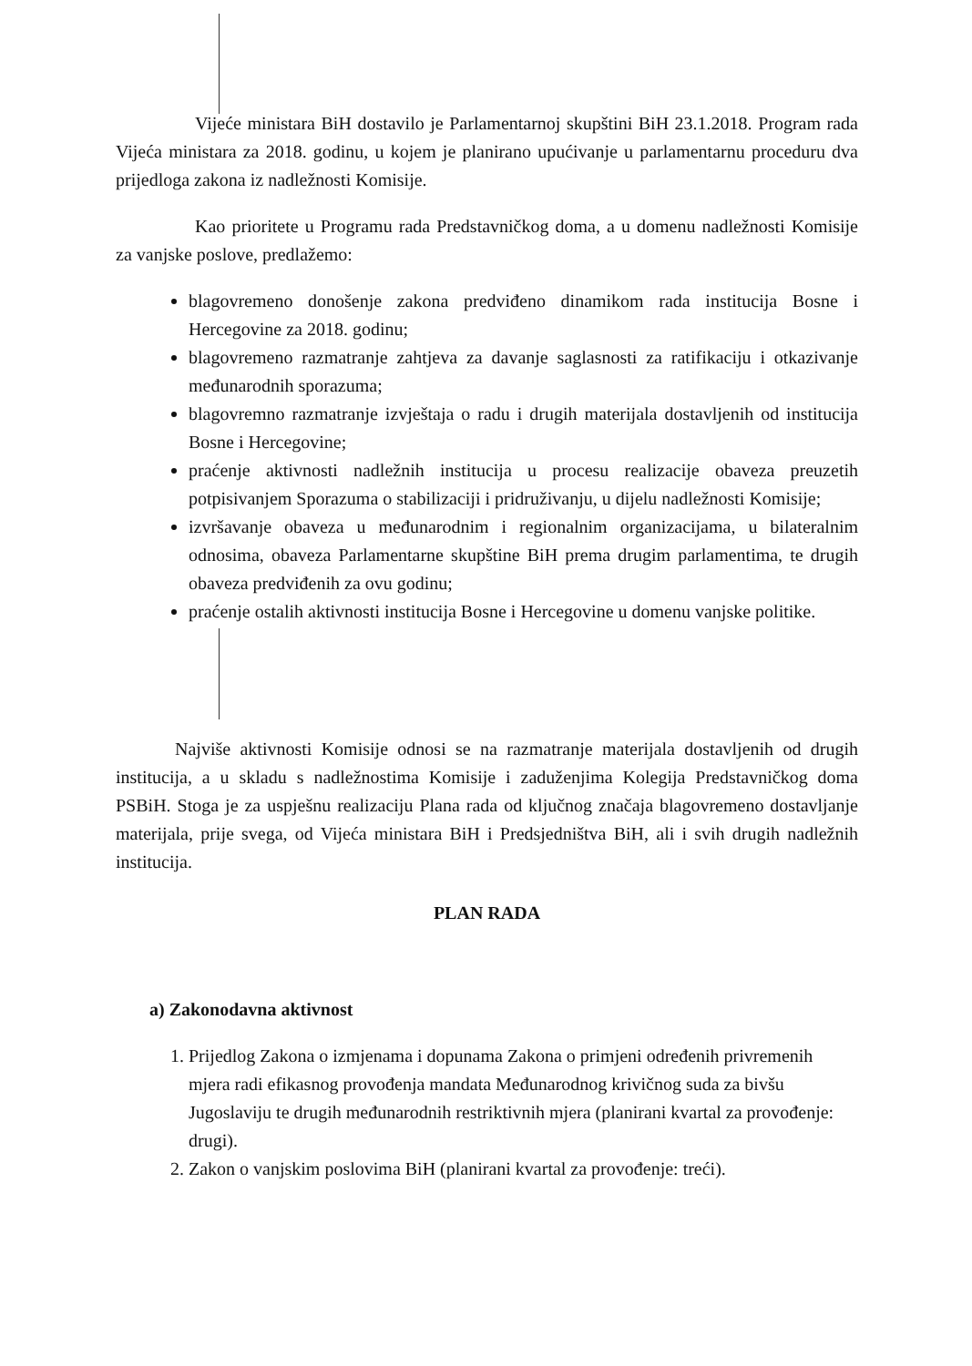Vijeće ministara BiH dostavilo je Parlamentarnoj skupštini BiH 23.1.2018. Program rada Vijeća ministara za 2018. godinu, u kojem je planirano upućivanje u parlamentarnu proceduru dva prijedloga zakona iz nadležnosti Komisije.
Kao prioritete u Programu rada Predstavničkog doma, a u domenu nadležnosti Komisije za vanjske poslove, predlažemo:
blagovremeno donošenje zakona predviđeno dinamikom rada institucija Bosne i Hercegovine za 2018. godinu;
blagovremeno razmatranje zahtjeva za davanje saglasnosti za ratifikaciju i otkazivanje međunarodnih sporazuma;
blagovremno razmatranje izvještaja o radu i drugih materijala dostavljenih od institucija Bosne i Hercegovine;
praćenje aktivnosti nadležnih institucija u procesu realizacije obaveza preuzetih potpisivanjem Sporazuma o stabilizaciji i pridruživanju, u dijelu nadležnosti Komisije;
izvršavanje obaveza u međunarodnim i regionalnim organizacijama, u bilateralnim odnosima, obaveza Parlamentarne skupštine BiH prema drugim parlamentima, te drugih obaveza predviđenih za ovu godinu;
praćenje ostalih aktivnosti institucija Bosne i Hercegovine u domenu vanjske politike.
Najviše aktivnosti Komisije odnosi se na razmatranje materijala dostavljenih od drugih institucija, a u skladu s nadležnostima Komisije i zaduženjima Kolegija Predstavničkog doma PSBiH. Stoga je za uspješnu realizaciju Plana rada od ključnog značaja blagovremeno dostavljanje materijala, prije svega, od Vijeća ministara BiH i Predsjedništva BiH, ali i svih drugih nadležnih institucija.
PLAN RADA
a) Zakonodavna aktivnost
1. Prijedlog Zakona o izmjenama i dopunama Zakona o primjeni određenih privremenih mjera radi efikasnog provođenja mandata Međunarodnog krivičnog suda za bivšu Jugoslaviju te drugih međunarodnih restriktivnih mjera (planirani kvartal za provođenje: drugi).
2. Zakon o vanjskim poslovima BiH (planirani kvartal za provođenje: treći).